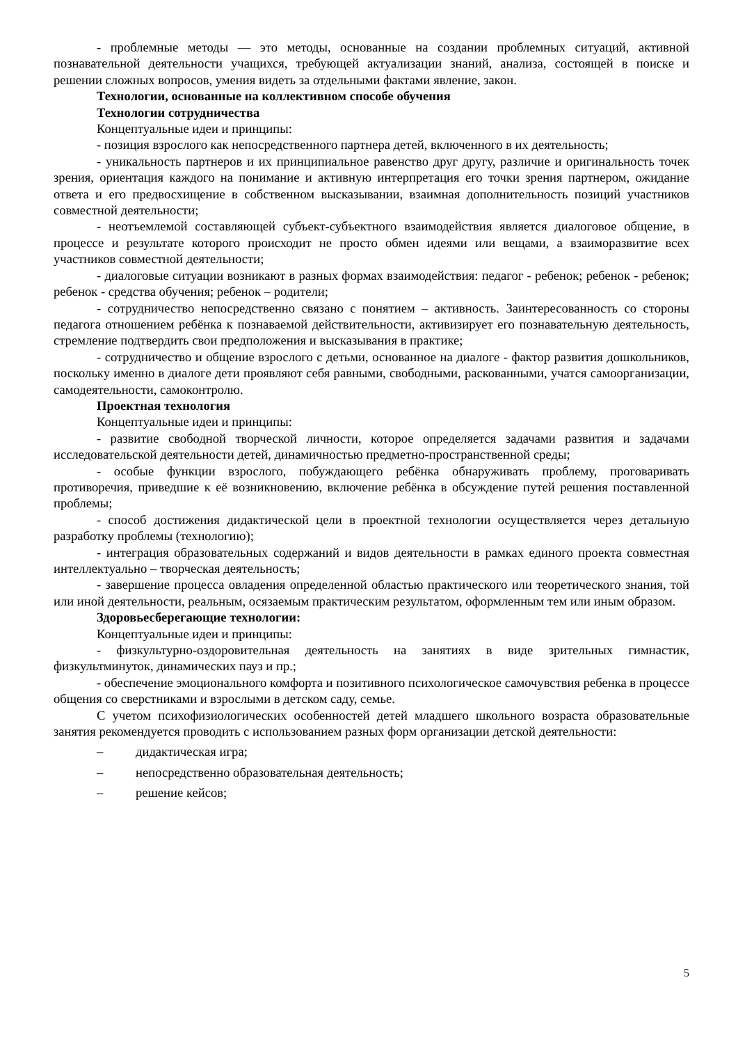- проблемные методы — это методы, основанные на создании проблемных ситуаций, активной познавательной деятельности учащихся, требующей актуализации знаний, анализа, состоящей в поиске и решении сложных вопросов, умения видеть за отдельными фактами явление, закон.
Технологии, основанные на коллективном способе обучения
Технологии сотрудничества
Концептуальные идеи и принципы:
- позиция взрослого как непосредственного партнера детей, включенного в их деятельность;
- уникальность партнеров и их принципиальное равенство друг другу, различие и оригинальность точек зрения, ориентация каждого на понимание и активную интерпретация его точки зрения партнером, ожидание ответа и его предвосхищение в собственном высказывании, взаимная дополнительность позиций участников совместной деятельности;
- неотъемлемой составляющей субъект-субъектного взаимодействия является диалоговое общение, в процессе и результате которого происходит не просто обмен идеями или вещами, а взаиморазвитие всех участников совместной деятельности;
- диалоговые ситуации возникают в разных формах взаимодействия: педагог - ребенок; ребенок - ребенок; ребенок - средства обучения; ребенок – родители;
- сотрудничество непосредственно связано с понятием – активность. Заинтересованность со стороны педагога отношением ребёнка к познаваемой действительности, активизирует его познавательную деятельность, стремление подтвердить свои предположения и высказывания в практике;
- сотрудничество и общение взрослого с детьми, основанное на диалоге - фактор развития дошкольников, поскольку именно в диалоге дети проявляют себя равными, свободными, раскованными, учатся самоорганизации, самодеятельности, самоконтролю.
Проектная технология
Концептуальные идеи и принципы:
- развитие свободной творческой личности, которое определяется задачами развития и задачами исследовательской деятельности детей, динамичностью предметно-пространственной среды;
- особые функции взрослого, побуждающего ребёнка обнаруживать проблему, проговаривать противоречия, приведшие к её возникновению, включение ребёнка в обсуждение путей решения поставленной проблемы;
- способ достижения дидактической цели в проектной технологии осуществляется через детальную разработку проблемы (технологию);
- интеграция образовательных содержаний и видов деятельности в рамках единого проекта совместная интеллектуально – творческая деятельность;
- завершение процесса овладения определенной областью практического или теоретического знания, той или иной деятельности, реальным, осязаемым практическим результатом, оформленным тем или иным образом.
Здоровьесберегающие технологии:
Концептуальные идеи и принципы:
- физкультурно-оздоровительная деятельность на занятиях в виде зрительных гимнастик, физкультминуток, динамических пауз и пр.;
- обеспечение эмоционального комфорта и позитивного психологическое самочувствия ребенка в процессе общения со сверстниками и взрослыми в детском саду, семье.
С учетом психофизиологических особенностей детей младшего школьного возраста образовательные занятия рекомендуется проводить с использованием разных форм организации детской деятельности:
– дидактическая игра;
– непосредственно образовательная деятельность;
– решение кейсов;
5